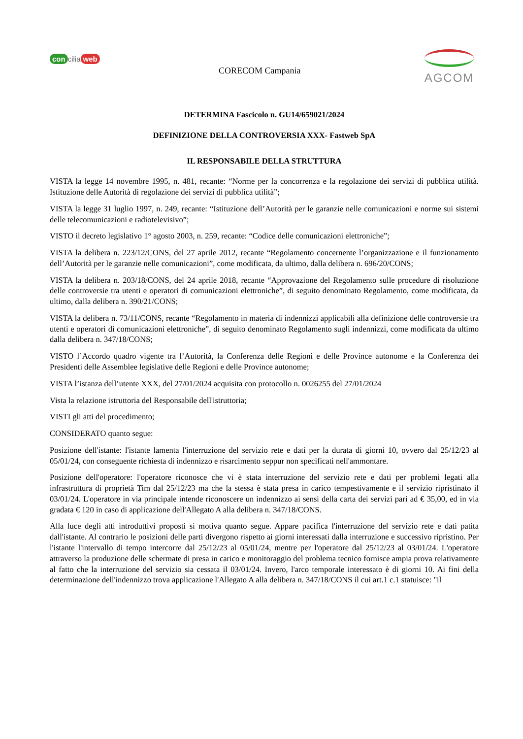con cilia web
CORECOM Campania
AGCOM
DETERMINA Fascicolo n. GU14/659021/2024
DEFINIZIONE DELLA CONTROVERSIA XXX- Fastweb SpA
IL RESPONSABILE DELLA STRUTTURA
VISTA la legge 14 novembre 1995, n. 481, recante: “Norme per la concorrenza e la regolazione dei servizi di pubblica utilità. Istituzione delle Autorità di regolazione dei servizi di pubblica utilità”;
VISTA la legge 31 luglio 1997, n. 249, recante: “Istituzione dell’Autorità per le garanzie nelle comunicazioni e norme sui sistemi delle telecomunicazioni e radiotelevisivo”;
VISTO il decreto legislativo 1° agosto 2003, n. 259, recante: “Codice delle comunicazioni elettroniche”;
VISTA la delibera n. 223/12/CONS, del 27 aprile 2012, recante “Regolamento concernente l’organizzazione e il funzionamento dell’Autorità per le garanzie nelle comunicazioni”, come modificata, da ultimo, dalla delibera n. 696/20/CONS;
VISTA la delibera n. 203/18/CONS, del 24 aprile 2018, recante “Approvazione del Regolamento sulle procedure di risoluzione delle controversie tra utenti e operatori di comunicazioni elettroniche”, di seguito denominato Regolamento, come modificata, da ultimo, dalla delibera n. 390/21/CONS;
VISTA la delibera n. 73/11/CONS, recante “Regolamento in materia di indennizzi applicabili alla definizione delle controversie tra utenti e operatori di comunicazioni elettroniche”, di seguito denominato Regolamento sugli indennizzi, come modificata da ultimo dalla delibera n. 347/18/CONS;
VISTO l’Accordo quadro vigente tra l’Autorità, la Conferenza delle Regioni e delle Province autonome e la Conferenza dei Presidenti delle Assemblee legislative delle Regioni e delle Province autonome;
VISTA l’istanza dell’utente XXX, del 27/01/2024 acquisita con protocollo n. 0026255 del 27/01/2024
Vista la relazione istruttoria del Responsabile dell'istruttoria;
VISTI gli atti del procedimento;
CONSIDERATO quanto segue:
Posizione dell'istante: l'istante lamenta l'interruzione del servizio rete e dati per la durata di giorni 10, ovvero dal 25/12/23 al 05/01/24, con conseguente richiesta di indennizzo e risarcimento seppur non specificati nell'ammontare.
Posizione dell'operatore: l'operatore riconosce che vi è stata interruzione del servizio rete e dati per problemi legati alla infrastruttura di proprietà Tim dal 25/12/23 ma che la stessa è stata presa in carico tempestivamente e il servizio ripristinato il 03/01/24. L'operatore in via principale intende riconoscere un indennizzo ai sensi della carta dei servizi pari ad € 35,00, ed in via gradata € 120 in caso di applicazione dell'Allegato A alla delibera n. 347/18/CONS.
Alla luce degli atti introduttivi proposti si motiva quanto segue. Appare pacifica l'interruzione del servizio rete e dati patita dall'istante. Al contrario le posizioni delle parti divergono rispetto ai giorni interessati dalla interruzione e successivo ripristino. Per l'istante l'intervallo di tempo intercorre dal 25/12/23 al 05/01/24, mentre per l'operatore dal 25/12/23 al 03/01/24. L'operatore attraverso la produzione delle schermate di presa in carico e monitoraggio del problema tecnico fornisce ampia prova relativamente al fatto che la interruzione del servizio sia cessata il 03/01/24. Invero, l'arco temporale interessato è di giorni 10. Ai fini della determinazione dell'indennizzo trova applicazione l'Allegato A alla delibera n. 347/18/CONS il cui art.1 c.1 statuisce: "il